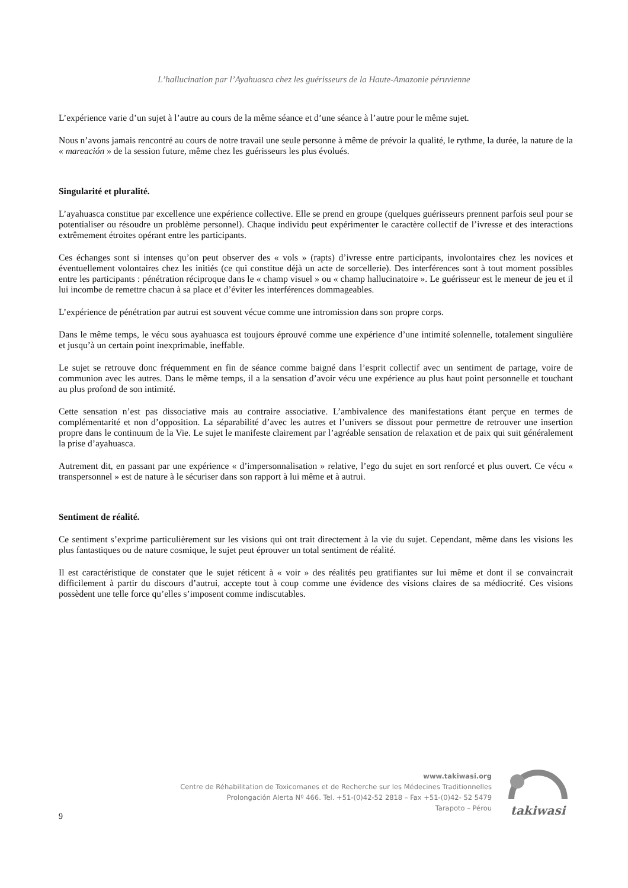L’hallucination par l’Ayahuasca chez les guérisseurs de la Haute-Amazonie péruvienne
L’expérience varie d’un sujet à l’autre au cours de la même séance et d’une séance à l’autre pour le même sujet.
Nous n’avons jamais rencontré au cours de notre travail une seule personne à même de prévoir la qualité, le rythme, la durée, la nature de la « mareación » de la session future, même chez les guérisseurs les plus évolués.
Singularité et pluralité.
L’ayahuasca constitue par excellence une expérience collective. Elle se prend en groupe (quelques guérisseurs prennent parfois seul pour se potentialiser ou résoudre un problème personnel). Chaque individu peut expérimenter le caractère collectif de l’ivresse et des interactions extrêmement étroites opérant entre les participants.
Ces échanges sont si intenses qu’on peut observer des « vols » (rapts) d’ivresse entre participants, involontaires chez les novices et éventuellement volontaires chez les initiés (ce qui constitue déjà un acte de sorcellerie). Des interférences sont à tout moment possibles entre les participants : pénétration réciproque dans le « champ visuel » ou « champ hallucinatoire ». Le guérisseur est le meneur de jeu et il lui incombe de remettre chacun à sa place et d’éviter les interférences dommageables.
L’expérience de pénétration par autrui est souvent vécue comme une intromission dans son propre corps.
Dans le même temps, le vécu sous ayahuasca est toujours éprouvé comme une expérience d’une intimité solennelle, totalement singulière et jusqu’à un certain point inexprimable, ineffable.
Le sujet se retrouve donc fréquemment en fin de séance comme baigné dans l’esprit collectif avec un sentiment de partage, voire de communion avec les autres. Dans le même temps, il a la sensation d’avoir vécu une expérience au plus haut point personnelle et touchant au plus profond de son intimité.
Cette sensation n’est pas dissociative mais au contraire associative. L’ambivalence des manifestations étant perçue en termes de complémentarité et non d’opposition. La séparabilité d’avec les autres et l’univers se dissout pour permettre de retrouver une insertion propre dans le continuum de la Vie. Le sujet le manifeste clairement par l’agréable sensation de relaxation et de paix qui suit généralement la prise d’ayahuasca.
Autrement dit, en passant par une expérience « d’impersonnalisation » relative, l’ego du sujet en sort renforcé et plus ouvert. Ce vécu « transpersonnel » est de nature à le sécuriser dans son rapport à lui même et à autrui.
Sentiment de réalité.
Ce sentiment s’exprime particulièrement sur les visions qui ont trait directement à la vie du sujet. Cependant, même dans les visions les plus fantastiques ou de nature cosmique, le sujet peut éprouver un total sentiment de réalité.
Il est caractéristique de constater que le sujet réticent à « voir » des réalités peu gratifiantes sur lui même et dont il se convaincrait difficilement à partir du discours d’autrui, accepte tout à coup comme une évidence des visions claires de sa médiocrité. Ces visions possèdent une telle force qu’elles s’imposent comme indiscutables.
www.takiwasi.org
Centre de Réhabilitation de Toxicomanes et de Recherche sur les Médecines Traditionnelles
Prolongación Alerta Nº 466. Tel. +51-(0)42-52 2818 – Fax +51-(0)42- 52 5479
Tarapoto – Pérou
takiwasi
9